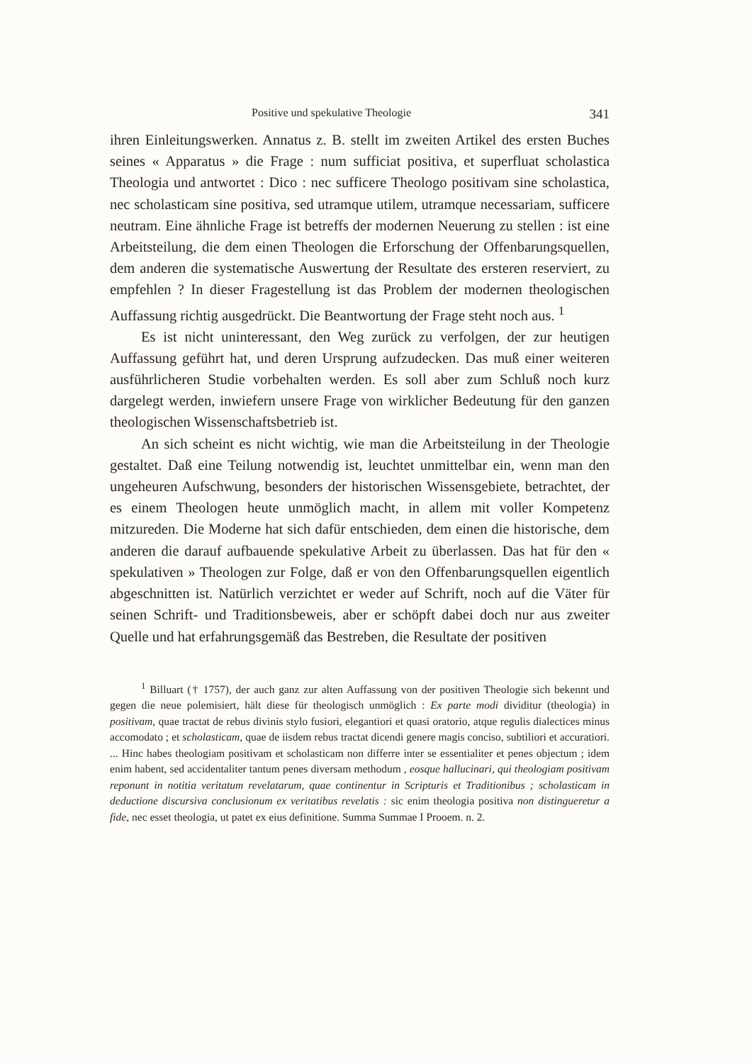Positive und spekulative Theologie 341
ihren Einleitungswerken. Annatus z. B. stellt im zweiten Artikel des ersten Buches seines « Apparatus » die Frage : num sufficiat positiva, et superfluat scholastica Theologia und antwortet : Dico : nec sufficere Theologo positivam sine scholastica, nec scholasticam sine positiva, sed utramque utilem, utramque necessariam, sufficere neutram. Eine ähnliche Frage ist betreffs der modernen Neuerung zu stellen : ist eine Arbeitsteilung, die dem einen Theologen die Erforschung der Offenbarungsquellen, dem anderen die systematische Auswertung der Resultate des ersteren reserviert, zu empfehlen ? In dieser Fragestellung ist das Problem der modernen theologischen Auffassung richtig ausgedrückt. Die Beantwortung der Frage steht noch aus. <sup>1</sup>
Es ist nicht uninteressant, den Weg zurück zu verfolgen, der zur heutigen Auffassung geführt hat, und deren Ursprung aufzudecken. Das muß einer weiteren ausführlicheren Studie vorbehalten werden. Es soll aber zum Schluß noch kurz dargelegt werden, inwiefern unsere Frage von wirklicher Bedeutung für den ganzen theologischen Wissenschaftsbetrieb ist.
An sich scheint es nicht wichtig, wie man die Arbeitsteilung in der Theologie gestaltet. Daß eine Teilung notwendig ist, leuchtet unmittelbar ein, wenn man den ungeheuren Aufschwung, besonders der historischen Wissensgebiete, betrachtet, der es einem Theologen heute unmöglich macht, in allem mit voller Kompetenz mitzureden. Die Moderne hat sich dafür entschieden, dem einen die historische, dem anderen die darauf aufbauende spekulative Arbeit zu überlassen. Das hat für den « spekulativen » Theologen zur Folge, daß er von den Offenbarungsquellen eigentlich abgeschnitten ist. Natürlich verzichtet er weder auf Schrift, noch auf die Väter für seinen Schrift- und Traditionsbeweis, aber er schöpft dabei doch nur aus zweiter Quelle und hat erfahrungsgemäß das Bestreben, die Resultate der positiven
<sup>1</sup> Billuart († 1757), der auch ganz zur alten Auffassung von der positiven Theologie sich bekennt und gegen die neue polemisiert, hält diese für theologisch unmöglich : Ex parte modi dividitur (theologia) in positivam, quae tractat de rebus divinis stylo fusiori, elegantiori et quasi oratorio, atque regulis dialectices minus accomodato ; et scholasticam, quae de iisdem rebus tractat dicendi genere magis conciso, subtiliori et accuratiori. ... Hinc habes theologiam positivam et scholasticam non differre inter se essentialiter et penes objectum ; idem enim habent, sed accidentaliter tantum penes diversam methodum , eosque hallucinari, qui theologiam positivam reponunt in notitia veritatum revelatarum, quae continentur in Scripturis et Traditionibus ; scholasticam in deductione discursiva conclusionum ex veritatibus revelatis : sic enim theologia positiva non distingueretur a fide, nec esset theologia, ut patet ex eius definitione. Summa Summae I Prooem. n. 2.